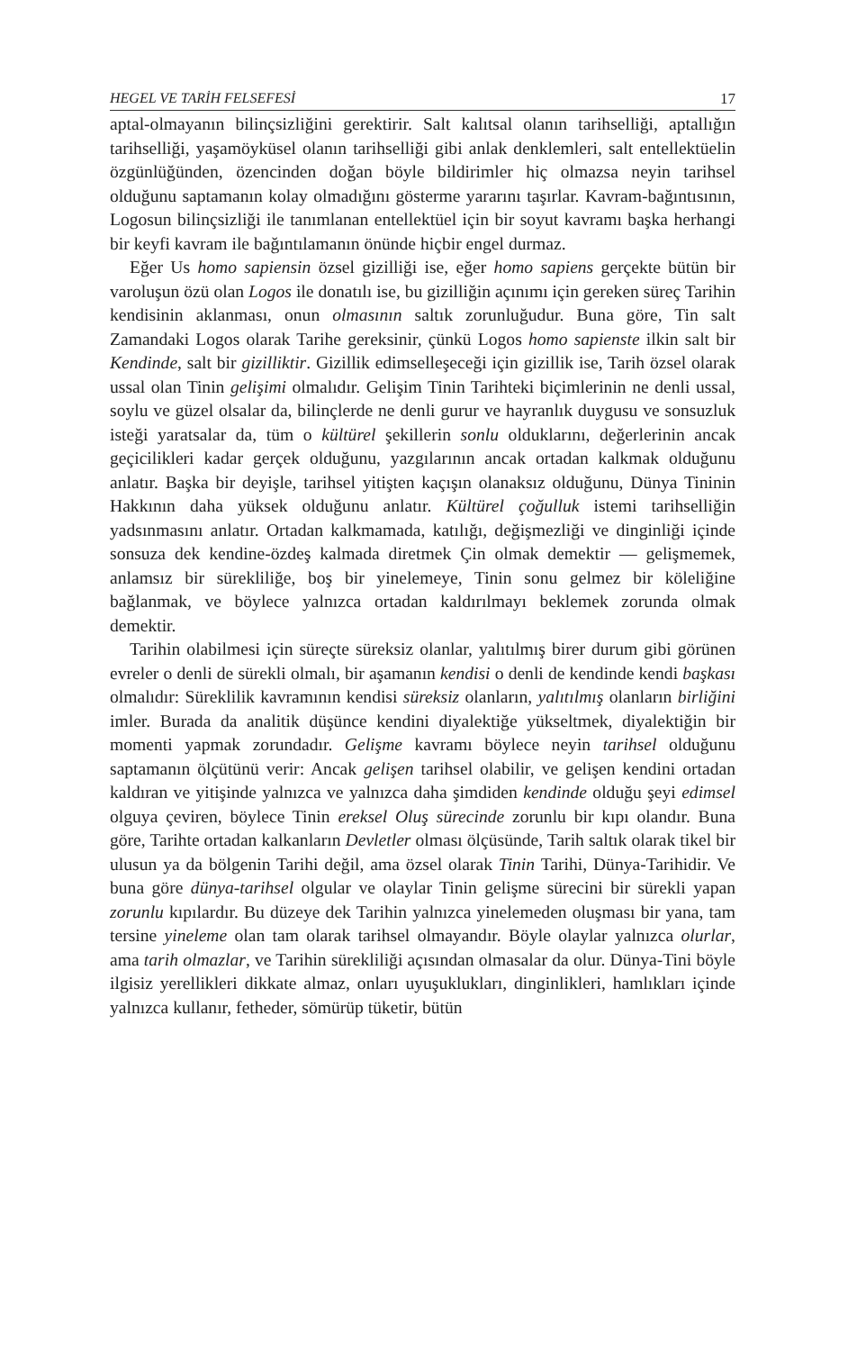HEGEL VE TARİH FELSEFESİ 17
aptal-olmayanın bilinçsizliğini gerektirir. Salt kalıtsal olanın tarihselliği, aptallığın tarihselliği, yaşamöyküsel olanın tarihselliği gibi anlak denklemleri, salt entellektüelin özgünlüğünden, özencinden doğan böyle bildirimler hiç olmazsa neyin tarihsel olduğunu saptamanın kolay olmadığını gösterme yararını taşırlar. Kavram-bağıntısının, Logosun bilinçsizliği ile tanımlanan entellektüel için bir soyut kavramı başka herhangi bir keyfi kavram ile bağıntılamanın önünde hiçbir engel durmaz.
Eğer Us homo sapiensin özsel gizilliği ise, eğer homo sapiens gerçekte bütün bir varoluşun özü olan Logos ile donatılı ise, bu gizilliğin açınımı için gereken süreç Tarihin kendisinin aklanması, onun olmasının saltık zorunluğudur. Buna göre, Tin salt Zamandaki Logos olarak Tarihe gereksinir, çünkü Logos homo sapienste ilkin salt bir Kendinde, salt bir gizilliktir. Gizillik edimselleşeceği için gizillik ise, Tarih özsel olarak ussal olan Tinin gelişimi olmalıdır. Gelişim Tinin Tarihteki biçimlerinin ne denli ussal, soylu ve güzel olsalar da, bilinçlerde ne denli gurur ve hayranlık duygusu ve sonsuzluk isteği yaratsalar da, tüm o kültürel şekillerin sonlu olduklarını, değerlerinin ancak geçicilikleri kadar gerçek olduğunu, yazgılarının ancak ortadan kalkmak olduğunu anlatır. Başka bir deyişle, tarihsel yitişten kaçışın olanaksız olduğunu, Dünya Tininin Hakkının daha yüksek olduğunu anlatır. Kültürel çoğulluk istemi tarihselliğin yadsınmasını anlatır. Ortadan kalkmamada, katılığı, değişmezliği ve dinginliği içinde sonsuza dek kendine-özdeş kalmada diretmek Çin olmak demektir — gelişmemek, anlamsız bir sürekliliğe, boş bir yinelemeye, Tinin sonu gelmez bir köleliğine bağlanmak, ve böylece yalnızca ortadan kaldırılmayı beklemek zorunda olmak demektir.
Tarihin olabilmesi için süreçte süreksiz olanlar, yalıtılmış birer durum gibi görünen evreler o denli de sürekli olmalı, bir aşamanın kendisi o denli de kendinde kendi başkası olmalıdır: Süreklilik kavramının kendisi süreksiz olanların, yalıtılmış olanların birliğini imler. Burada da analitik düşünce kendini diyalektiğe yükseltmek, diyalektiğin bir momenti yapmak zorundadır. Gelişme kavramı böylece neyin tarihsel olduğunu saptamanın ölçütünü verir: Ancak gelişen tarihsel olabilir, ve gelişen kendini ortadan kaldıran ve yitişinde yalnızca ve yalnızca daha şimdiden kendinde olduğu şeyi edimsel olguya çeviren, böylece Tinin ereksel Oluş sürecinde zorunlu bir kıpı olandır. Buna göre, Tarihte ortadan kalkanların Devletler olması ölçüsünde, Tarih saltık olarak tikel bir ulusun ya da bölgenin Tarihi değil, ama özsel olarak Tinin Tarihi, Dünya-Tarihidir. Ve buna göre dünya-tarihsel olgular ve olaylar Tinin gelişme sürecini bir sürekli yapan zorunlu kıpılardır. Bu düzeye dek Tarihin yalnızca yinelemeden oluşması bir yana, tam tersine yineleme olan tam olarak tarihsel olmayandır. Böyle olaylar yalnızca olurlar, ama tarih olmazlar, ve Tarihin sürekliliği açısından olmasalar da olur. Dünya-Tini böyle ilgisiz yerellikleri dikkate almaz, onları uyuşuklukları, dinginlikleri, hamlıkları içinde yalnızca kullanır, fetheder, sömürüp tüketir, bütün